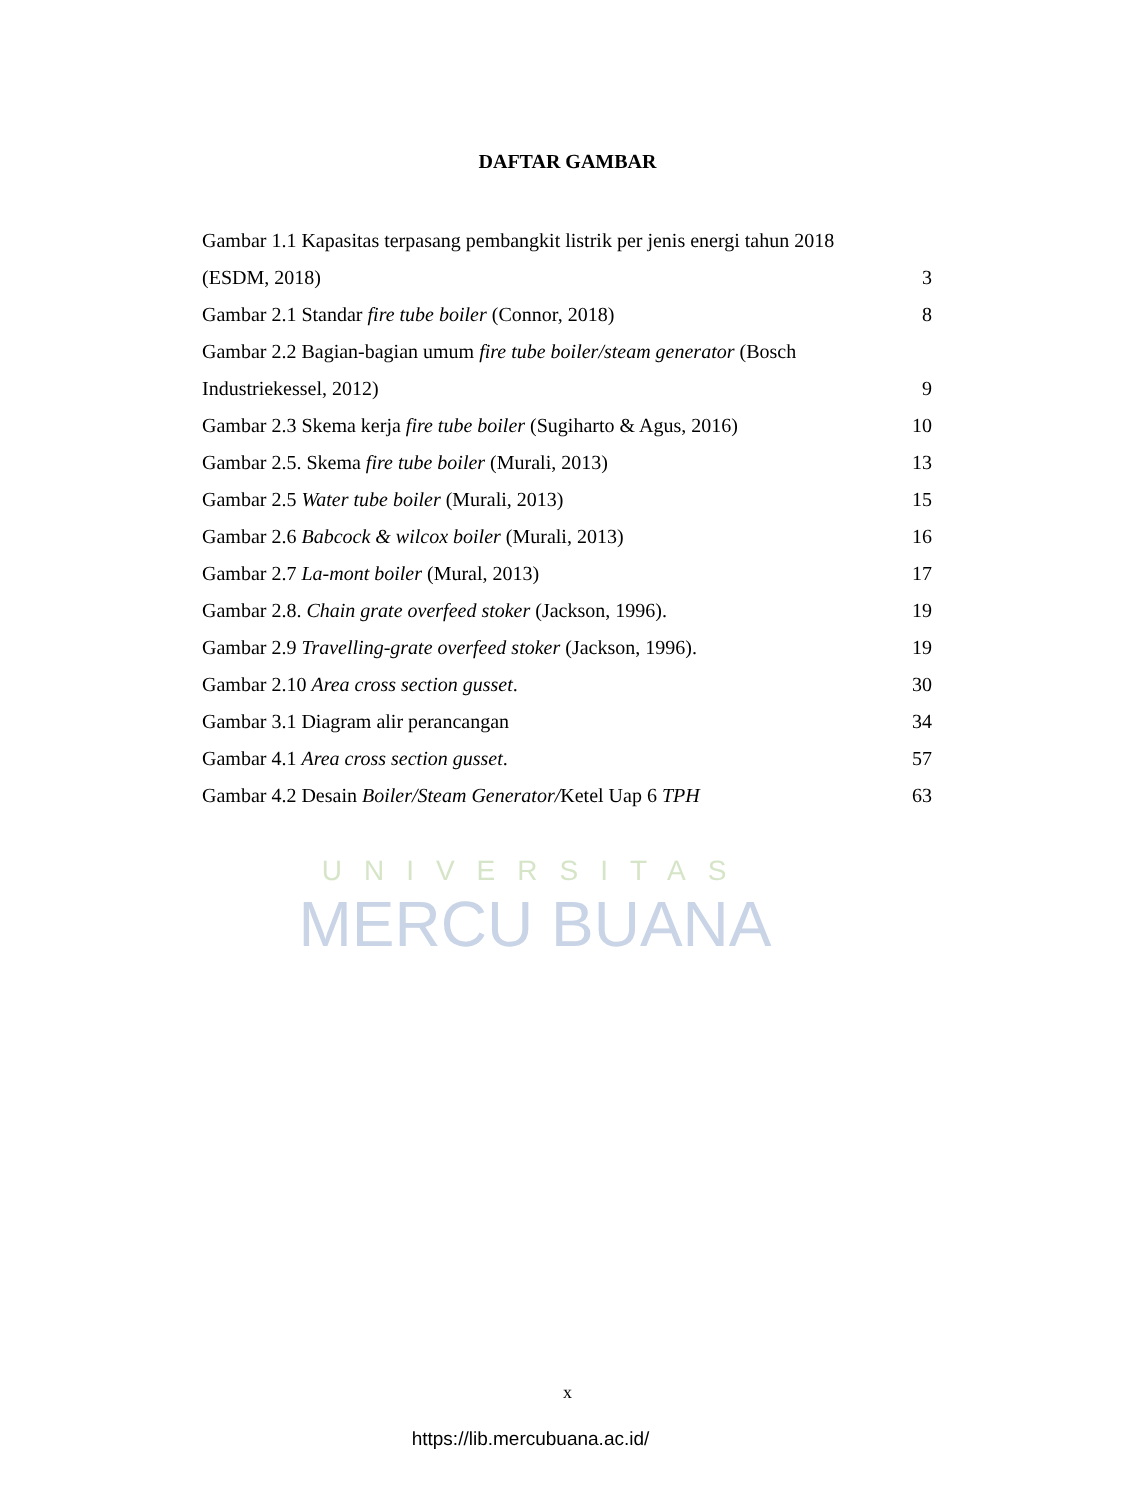DAFTAR GAMBAR
UNIVERSITAS
MERCU BUANA
Gambar 1.1 Kapasitas terpasang pembangkit listrik per jenis energi tahun 2018
(ESDM, 2018) 3
Gambar 2.1 Standar fire tube boiler (Connor, 2018) 8
Gambar 2.2 Bagian-bagian umum fire tube boiler/steam generator (Bosch
Industriekessel, 2012) 9
Gambar 2.3 Skema kerja fire tube boiler (Sugiharto & Agus, 2016) 10
Gambar 2.5. Skema fire tube boiler (Murali, 2013) 13
Gambar 2.5 Water tube boiler (Murali, 2013) 15
Gambar 2.6 Babcock & wilcox boiler (Murali, 2013) 16
Gambar 2.7 La-mont boiler (Mural, 2013) 17
Gambar 2.8. Chain grate overfeed stoker (Jackson, 1996). 19
Gambar 2.9 Travelling-grate overfeed stoker (Jackson, 1996). 19
Gambar 2.10 Area cross section gusset. 30
Gambar 3.1 Diagram alir perancangan 34
Gambar 4.1 Area cross section gusset. 57
Gambar 4.2 Desain Boiler/Steam Generator/Ketel Uap 6 TPH 63
x
https://lib.mercubuana.ac.id/